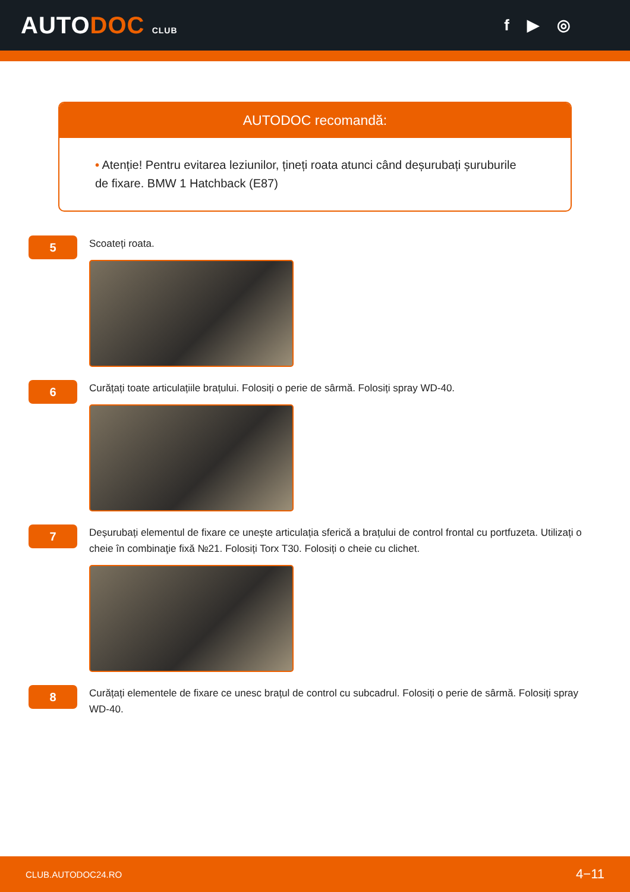AUTODOC CLUB
f ▶ ◎
AUTODOC recomandă:
• Atenție! Pentru evitarea leziunilor, țineți roata atunci când deșurubați șuruburile de fixare. BMW 1 Hatchback (E87)
5
Scoateți roata.
6
Curățați toate articulațiile brațului. Folosiți o perie de sârmă. Folosiți spray WD-40.
7
Deșurubați elementul de fixare ce unește articulația sferică a brațului de control frontal cu portfuzeta. Utilizați o cheie în combinaţie fixă №21. Folosiți Torx T30. Folosiți o cheie cu clichet.
8
Curățați elementele de fixare ce unesc brațul de control cu subcadrul. Folosiți o perie de sârmă. Folosiți spray WD-40.
CLUB.AUTODOC24.RO 4−11